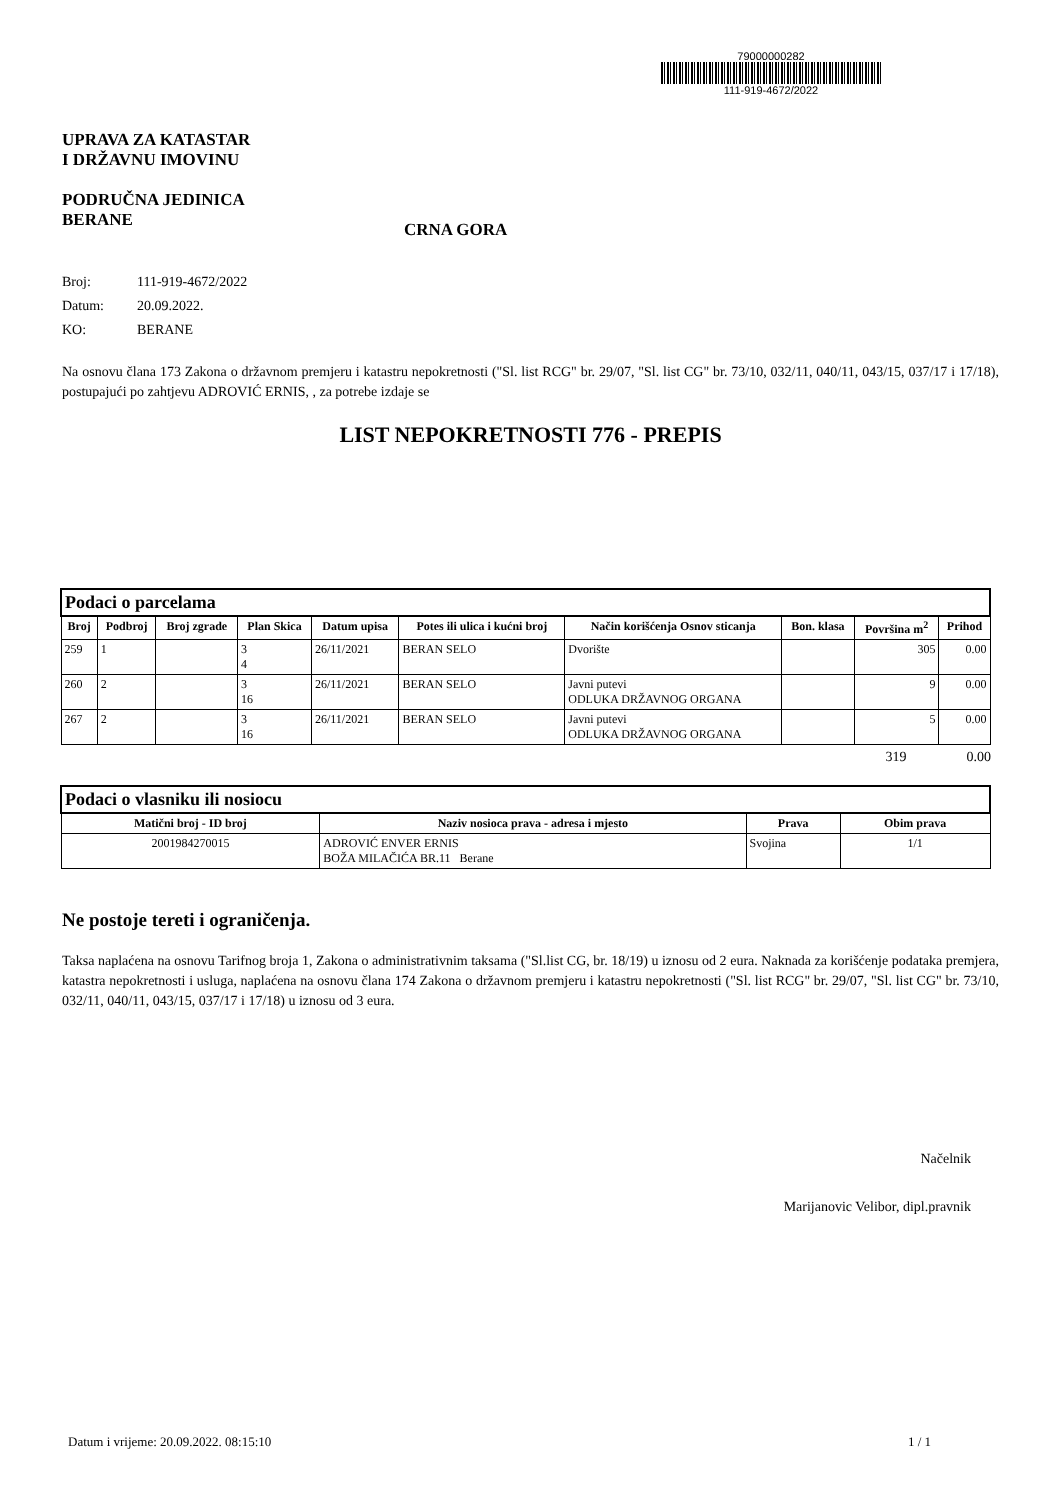UPRAVA ZA KATASTAR
I DRŽAVNU IMOVINU
PODRUČNA JEDINICA
BERANE
CRNA GORA
79000000282
111-919-4672/2022
Broj: 111-919-4672/2022
Datum: 20.09.2022.
KO: BERANE
Na osnovu člana 173 Zakona o državnom premjeru i katastru nepokretnosti ("Sl. list RCG" br. 29/07, "Sl. list CG" br. 73/10, 032/11, 040/11, 043/15, 037/17 i 17/18), postupajući po zahtjevu ADROVIĆ ERNIS, , za potrebe izdaje se
LIST NEPOKRETNOSTI 776 - PREPIS
| Podaci o parcelama | | | | | | | | | |
| --- | --- | --- | --- | --- | --- | --- | --- | --- | --- |
| Broj | Podbroj | Broj zgrade | Plan Skica | Datum upisa | Potes ili ulica i kućni broj | Način korišćenja Osnov sticanja | Bon. klasa | Površina m<sup>2</sup> | Prihod |
| 259 | 1 | | 3 4 | 26/11/2021 | BERAN SELO | Dvorište | | 305 | 0.00 |
| 260 | 2 | | 3 16 | 26/11/2021 | BERAN SELO | Javni putevi ODLUKA DRŽAVNOG ORGANA | | 9 | 0.00 |
| 267 | 2 | | 3 16 | 26/11/2021 | BERAN SELO | Javni putevi ODLUKA DRŽAVNOG ORGANA | | 5 | 0.00 |
319 0.00
| Podaci o vlasniku ili nosiocu | | | |
| --- | --- | --- | --- |
| Matični broj - ID broj | Naziv nosioca prava - adresa i mjesto | Prava | Obim prava |
| 2001984270015 | ADROVIĆ ENVER ERNIS BOŽA MILAČIĆA BR.11 Berane | Svojina | 1/1 |
Ne postoje tereti i ograničenja.
Taksa naplaćena na osnovu Tarifnog broja 1, Zakona o administrativnim taksama ("Sl.list CG, br. 18/19) u iznosu od 2 eura. Naknada za korišćenje podataka premjera, katastra nepokretnosti i usluga, naplaćena na osnovu člana 174 Zakona o državnom premjeru i katastru nepokretnosti ("Sl. list RCG" br. 29/07, "Sl. list CG" br. 73/10, 032/11, 040/11, 043/15, 037/17 i 17/18) u iznosu od 3 eura.
Načelnik
Marijanovic Velibor, dipl.pravnik
Datum i vrijeme: 20.09.2022. 08:15:10 1 / 1